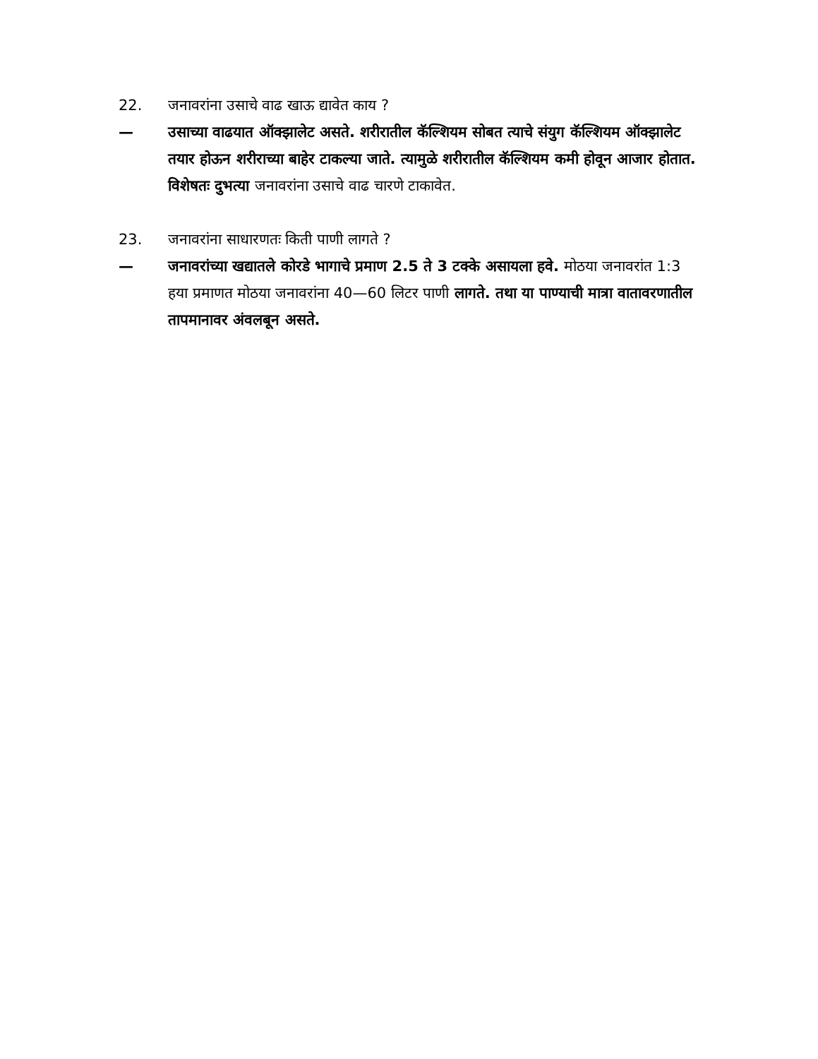22. जनावरांना उसाचे वाढ खाऊ द्यावेत काय ?
— उसाच्या वाढयात ऑक्झालेट असते. शरीरातील कॅल्शियम सोबत त्याचे संयुग कॅल्शियम ऑक्झालेट तयार होऊन शरीराच्या बाहेर टाकल्या जाते. त्यामुळे शरीरातील कॅल्शियम कमी होवून आजार होतात. विशेषतः दुभत्या जनावरांना उसाचे वाढ चारणे टाकावेत.
23. जनावरांना साधारणतः किती पाणी लागते ?
— जनावरांच्या खद्यातले कोरडे भागाचे प्रमाण 2.5 ते 3 टक्के असायला हवे. मोठया जनावरांत 1:3 हया प्रमाणत मोठया जनावरांना 40—60 लिटर पाणी लागते. तथा या पाण्याची मात्रा वातावरणातील तापमानावर अंवलबून असते.